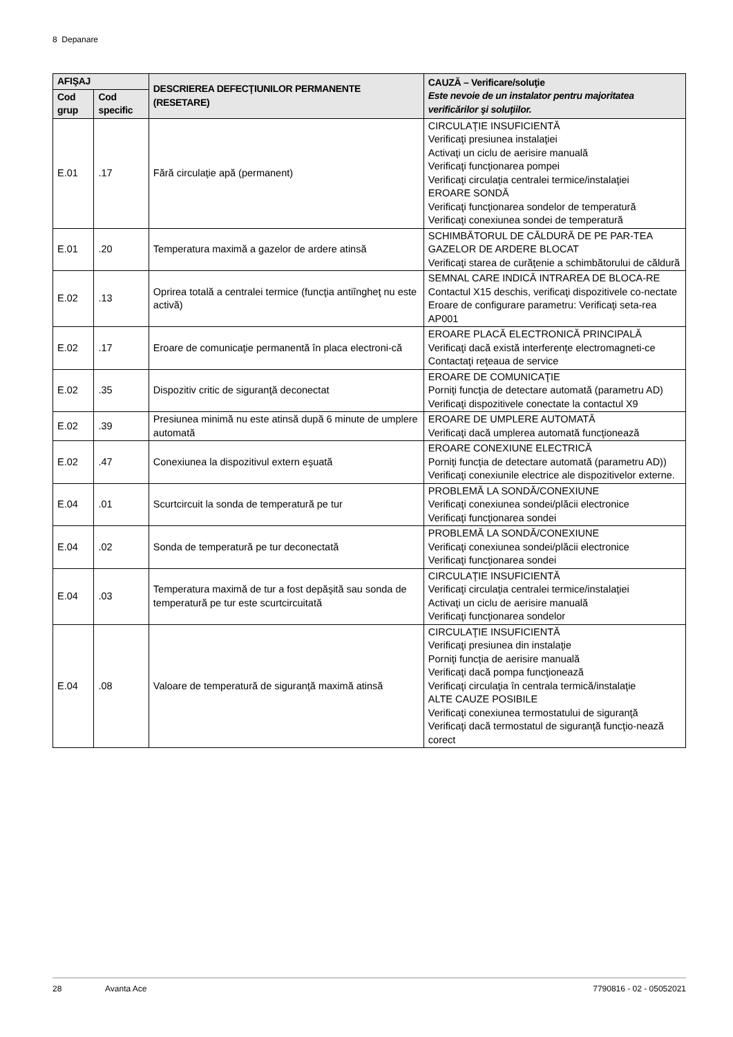8 Depanare
| AFIŞAJ | | DESCRIEREA DEFECŢIUNILOR PERMANENTE (RESETARE) | CAUZĂ – Verificare/soluţie Este nevoie de un instalator pentru majoritatea verificărilor şi soluţiilor. |
| --- | --- | --- | --- |
| Cod grup | Cod specific | | |
| E.01 | .17 | Fără circulaţie apă (permanent) | CIRCULAŢIE INSUFICIENTĂ Verificaţi presiunea instalaţiei Activaţi un ciclu de aerisire manuală Verificaţi funcţionarea pompei Verificaţi circulaţia centralei termice/instalaţiei EROARE SONDĂ Verificaţi funcţionarea sondelor de temperatură Verificaţi conexiunea sondei de temperatură |
| E.01 | .20 | Temperatura maximă a gazelor de ardere atinsă | SCHIMBĂTORUL DE CĂLDURĂ DE PE PAR-TEA GAZELOR DE ARDERE BLOCAT Verificaţi starea de curăţenie a schimbătorului de căldură |
| E.02 | .13 | Oprirea totală a centralei termice (funcţia antiîngheţ nu este activă) | SEMNAL CARE INDICĂ INTRAREA DE BLOCA-RE Contactul X15 deschis, verificaţi dispozitivele co-nectate Eroare de configurare parametru: Verificaţi seta-rea AP001 |
| E.02 | .17 | Eroare de comunicaţie permanentă în placa electroni-că | EROARE PLACĂ ELECTRONICĂ PRINCIPALĂ Verificaţi dacă există interferenţe electromagneti-ce Contactaţi reţeaua de service |
| E.02 | .35 | Dispozitiv critic de siguranţă deconectat | EROARE DE COMUNICAŢIE Porniţi funcţia de detectare automată (parametru AD) Verificaţi dispozitivele conectate la contactul X9 |
| E.02 | .39 | Presiunea minimă nu este atinsă după 6 minute de umplere automată | EROARE DE UMPLERE AUTOMATĂ Verificaţi dacă umplerea automată funcţionează |
| E.02 | .47 | Conexiunea la dispozitivul extern eşuată | EROARE CONEXIUNE ELECTRICĂ Porniţi funcţia de detectare automată (parametru AD)) Verificaţi conexiunile electrice ale dispozitivelor externe. |
| E.04 | .01 | Scurtcircuit la sonda de temperatură pe tur | PROBLEMĂ LA SONDĂ/CONEXIUNE Verificaţi conexiunea sondei/plăcii electronice Verificaţi funcţionarea sondei |
| E.04 | .02 | Sonda de temperatură pe tur deconectată | PROBLEMĂ LA SONDĂ/CONEXIUNE Verificaţi conexiunea sondei/plăcii electronice Verificaţi funcţionarea sondei |
| E.04 | .03 | Temperatura maximă de tur a fost depăşită sau sonda de temperatură pe tur este scurtcircuitată | CIRCULAŢIE INSUFICIENTĂ Verificaţi circulaţia centralei termice/instalaţiei Activaţi un ciclu de aerisire manuală Verificaţi funcţionarea sondelor |
| E.04 | .08 | Valoare de temperatură de siguranţă maximă atinsă | CIRCULAŢIE INSUFICIENTĂ Verificaţi presiunea din instalaţie Porniţi funcţia de aerisire manuală Verificaţi dacă pompa funcţionează Verificaţi circulaţia în centrala termică/instalaţie ALTE CAUZE POSIBILE Verificaţi conexiunea termostatului de siguranţă Verificaţi dacă termostatul de siguranţă funcţio-nează corect |
28 Avanta Ace 7790816 - 02 - 05052021